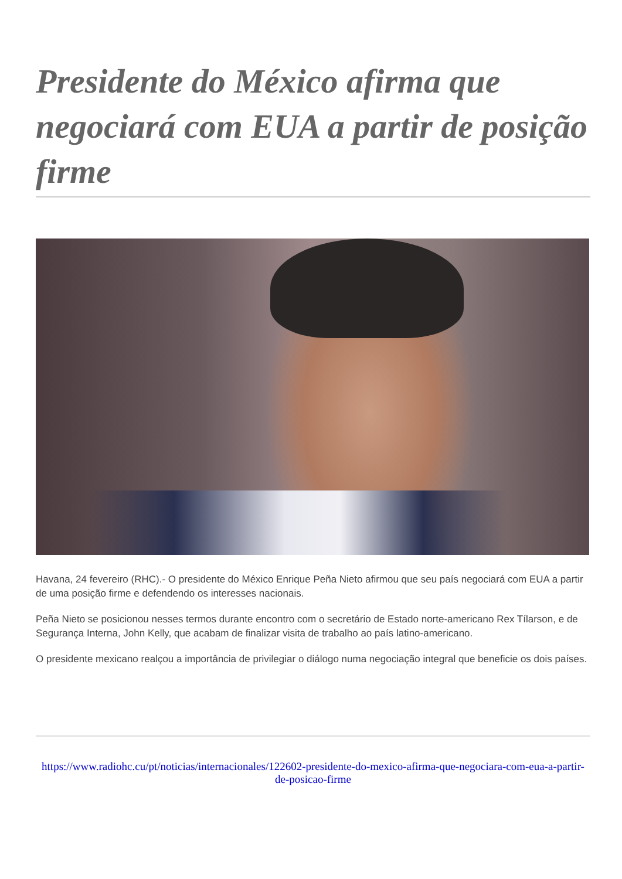Presidente do México afirma que negociará com EUA a partir de posição firme
Havana, 24 fevereiro (RHC).- O presidente do México Enrique Peña Nieto afirmou que seu país negociará com EUA a partir de uma posição firme e defendendo os interesses nacionais.
Peña Nieto se posicionou nesses termos durante encontro com o secretário de Estado norte-americano Rex Tílarson, e de Segurança Interna, John Kelly, que acabam de finalizar visita de trabalho ao país latino-americano.
O presidente mexicano realçou a importância de privilegiar o diálogo numa negociação integral que beneficie os dois países.
https://www.radiohc.cu/pt/noticias/internacionales/122602-presidente-do-mexico-afirma-que-negociara-com-eua-a-partir-de-posicao-firme